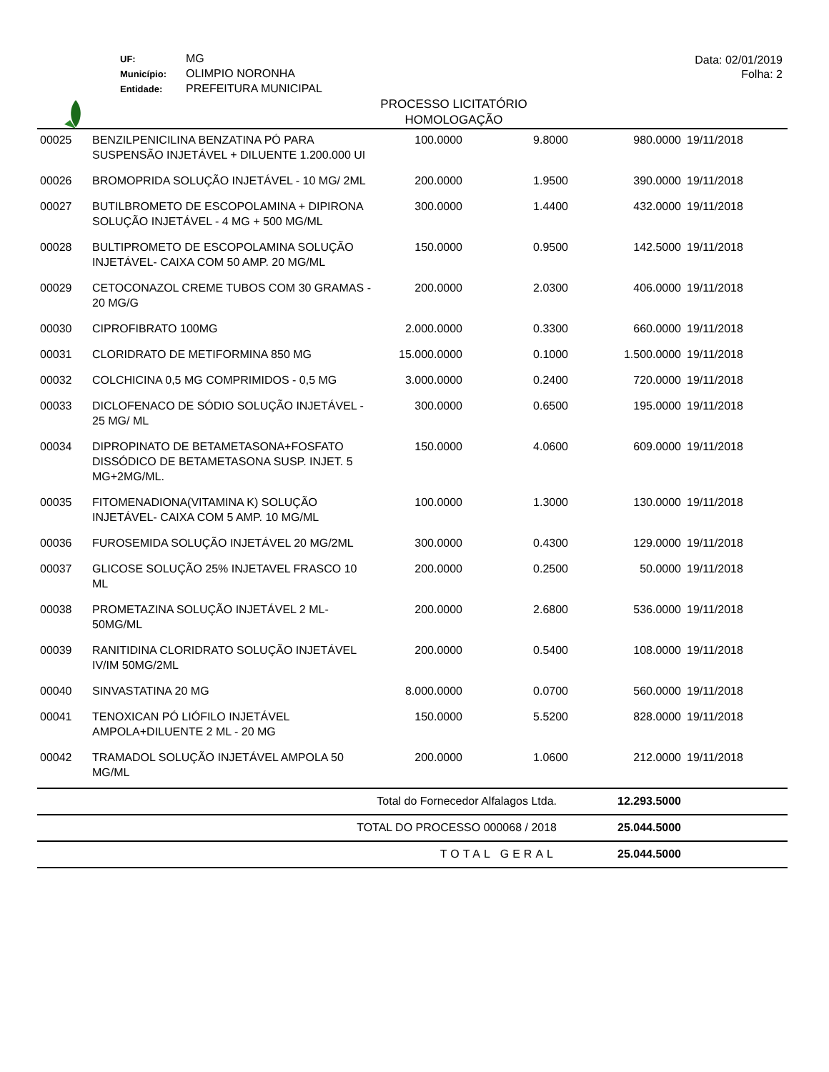UF: MG
Município: OLIMPIO NORONHA
Entidade: PREFEITURA MUNICIPAL
Data: 02/01/2019
Folha: 2
PROCESSO LICITATÓRIO
HOMOLOGAÇÃO
| 00025 | BENZILPENICILINA BENZATINA PÓ PARA SUSPENSÃO INJETÁVEL + DILUENTE 1.200.000 UI | 100.0000 | 9.8000 | 980.0000 | 19/11/2018 |
| 00026 | BROMOPRIDA SOLUÇÃO INJETÁVEL - 10 MG/ 2ML | 200.0000 | 1.9500 | 390.0000 | 19/11/2018 |
| 00027 | BUTILBROMETO DE ESCOPOLAMINA + DIPIRONA SOLUÇÃO INJETÁVEL - 4 MG + 500 MG/ML | 300.0000 | 1.4400 | 432.0000 | 19/11/2018 |
| 00028 | BULTIPROMETO DE ESCOPOLAMINA SOLUÇÃO INJETÁVEL- CAIXA COM 50 AMP. 20 MG/ML | 150.0000 | 0.9500 | 142.5000 | 19/11/2018 |
| 00029 | CETOCONAZOL CREME TUBOS COM 30 GRAMAS - 20 MG/G | 200.0000 | 2.0300 | 406.0000 | 19/11/2018 |
| 00030 | CIPROFIBRATO 100MG | 2.000.0000 | 0.3300 | 660.0000 | 19/11/2018 |
| 00031 | CLORIDRATO DE METIFORMINA 850 MG | 15.000.0000 | 0.1000 | 1.500.0000 | 19/11/2018 |
| 00032 | COLCHICINA 0,5 MG COMPRIMIDOS - 0,5 MG | 3.000.0000 | 0.2400 | 720.0000 | 19/11/2018 |
| 00033 | DICLOFENACO DE SÓDIO SOLUÇÃO INJETÁVEL - 25 MG/ ML | 300.0000 | 0.6500 | 195.0000 | 19/11/2018 |
| 00034 | DIPROPINATO DE BETAMETASONA+FOSFATO DISSÓDICO DE BETAMETASONA SUSP. INJET. 5 MG+2MG/ML. | 150.0000 | 4.0600 | 609.0000 | 19/11/2018 |
| 00035 | FITOMENADIONA(VITAMINA K) SOLUÇÃO INJETÁVEL- CAIXA COM 5 AMP. 10 MG/ML | 100.0000 | 1.3000 | 130.0000 | 19/11/2018 |
| 00036 | FUROSEMIDA SOLUÇÃO INJETÁVEL 20 MG/2ML | 300.0000 | 0.4300 | 129.0000 | 19/11/2018 |
| 00037 | GLICOSE SOLUÇÃO 25% INJETAVEL FRASCO 10 ML | 200.0000 | 0.2500 | 50.0000 | 19/11/2018 |
| 00038 | PROMETAZINA SOLUÇÃO INJETÁVEL 2 ML- 50MG/ML | 200.0000 | 2.6800 | 536.0000 | 19/11/2018 |
| 00039 | RANITIDINA CLORIDRATO SOLUÇÃO INJETÁVEL IV/IM 50MG/2ML | 200.0000 | 0.5400 | 108.0000 | 19/11/2018 |
| 00040 | SINVASTATINA 20 MG | 8.000.0000 | 0.0700 | 560.0000 | 19/11/2018 |
| 00041 | TENOXICAN PÓ LIÓFILO INJETÁVEL AMPOLA+DILUENTE 2 ML - 20 MG | 150.0000 | 5.5200 | 828.0000 | 19/11/2018 |
| 00042 | TRAMADOL SOLUÇÃO INJETÁVEL AMPOLA 50 MG/ML | 200.0000 | 1.0600 | 212.0000 | 19/11/2018 |
| Total do Fornecedor Alfalagos Ltda. | | | | 12.293.5000 | |
| TOTAL DO PROCESSO 000068 / 2018 | | | | 25.044.5000 | |
| TOTAL GERAL | | | | 25.044.5000 | |